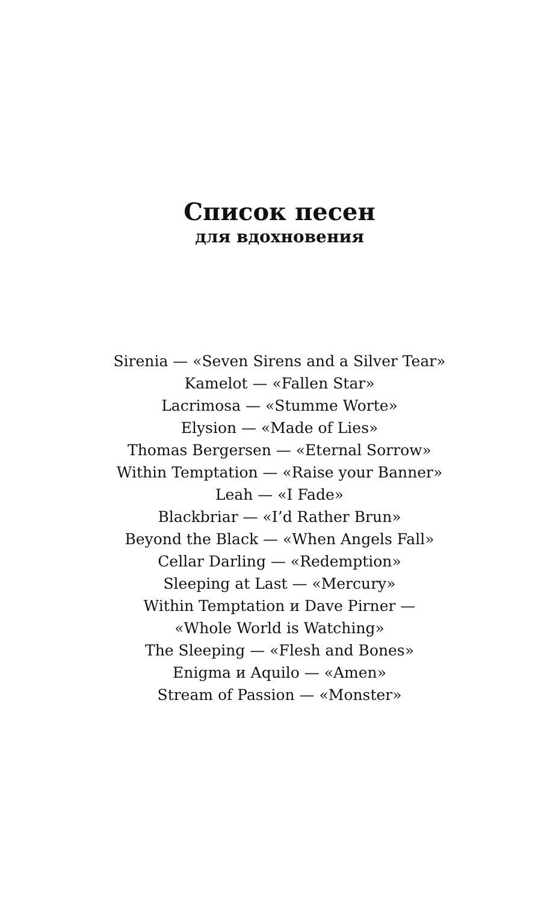Список песен
для вдохновения
Sirenia — «Seven Sirens and a Silver Tear»
Kamelot — «Fallen Star»
Lacrimosa — «Stumme Worte»
Elysion — «Made of Lies»
Thomas Bergersen — «Eternal Sorrow»
Within Temptation — «Raise your Banner»
Leah — «I Fade»
Blackbriar — «I’d Rather Brun»
Beyond the Black — «When Angels Fall»
Cellar Darling — «Redemption»
Sleeping at Last — «Mercury»
Within Temptation и Dave Pirner —
«Whole World is Watching»
The Sleeping — «Flesh and Bones»
Enigma и Aquilo — «Amen»
Stream of Passion — «Monster»